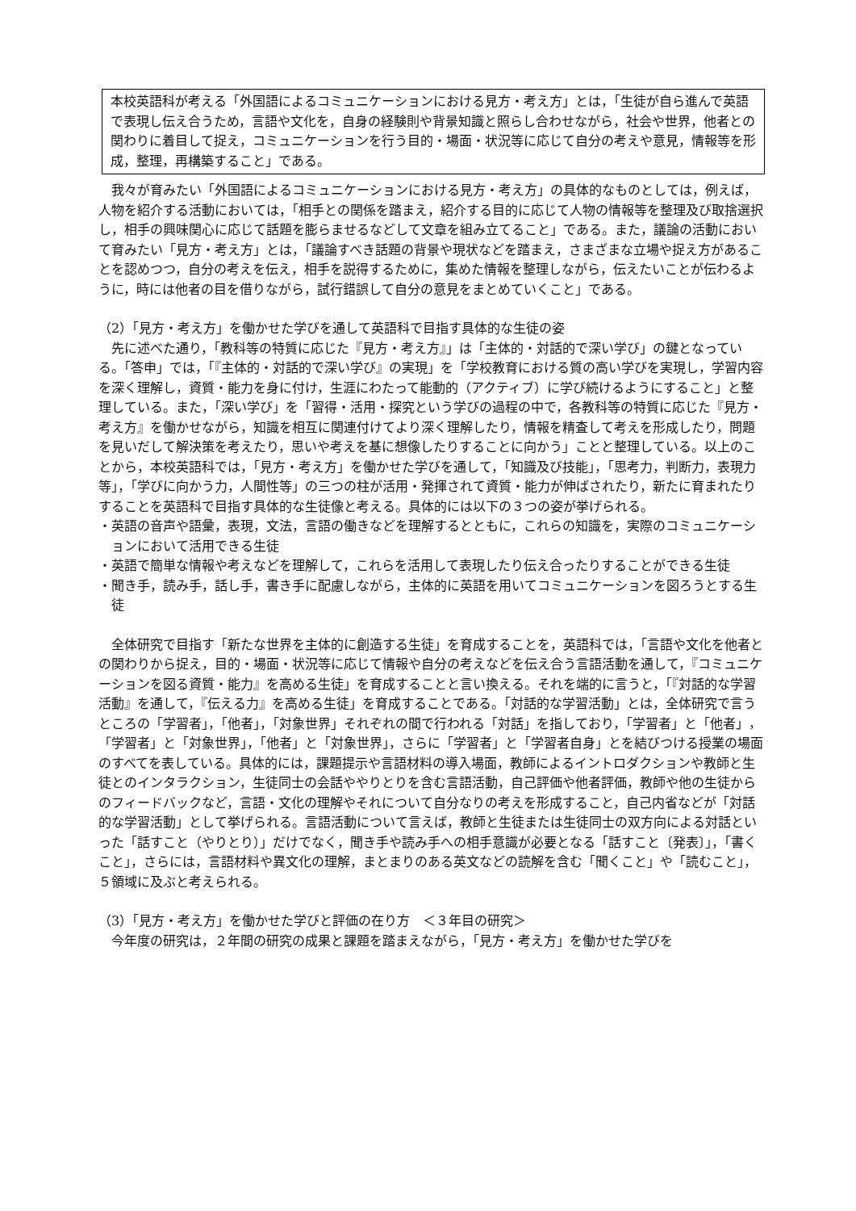本校英語科が考える「外国語によるコミュニケーションにおける見方・考え方」とは，「生徒が自ら進んで英語で表現し伝え合うため，言語や文化を，自身の経験則や背景知識と照らし合わせながら，社会や世界，他者との関わりに着目して捉え，コミュニケーションを行う目的・場面・状況等に応じて自分の考えや意見，情報等を形成，整理，再構築すること」である。
我々が育みたい「外国語によるコミュニケーションにおける見方・考え方」の具体的なものとしては，例えば，人物を紹介する活動においては，「相手との関係を踏まえ，紹介する目的に応じて人物の情報等を整理及び取捨選択し，相手の興味関心に応じて話題を膨らませるなどして文章を組み立てること」である。また，議論の活動において育みたい「見方・考え方」とは，「議論すべき話題の背景や現状などを踏まえ，さまざまな立場や捉え方があることを認めつつ，自分の考えを伝え，相手を説得するために，集めた情報を整理しながら，伝えたいことが伝わるように，時には他者の目を借りながら，試行錯誤して自分の意見をまとめていくこと」である。
（2）「見方・考え方」を働かせた学びを通して英語科で目指す具体的な生徒の姿
先に述べた通り，「教科等の特質に応じた『見方・考え方』」は「主体的・対話的で深い学び」の鍵となっている。「答申」では，「『主体的・対話的で深い学び』の実現」を「学校教育における質の高い学びを実現し，学習内容を深く理解し，資質・能力を身に付け，生涯にわたって能動的（アクティブ）に学び続けるようにすること」と整理している。また，「深い学び」を「習得・活用・探究という学びの過程の中で，各教科等の特質に応じた『見方・考え方』を働かせながら，知識を相互に関連付けてより深く理解したり，情報を精査して考えを形成したり，問題を見いだして解決策を考えたり，思いや考えを基に想像したりすることに向かう」ことと整理している。以上のことから，本校英語科では，「見方・考え方」を働かせた学びを通して，「知識及び技能」，「思考力，判断力，表現力等」，「学びに向かう力，人間性等」の三つの柱が活用・発揮されて資質・能力が伸ばされたり，新たに育まれたりすることを英語科で目指す具体的な生徒像と考える。具体的には以下の３つの姿が挙げられる。
・英語の音声や語彙，表現，文法，言語の働きなどを理解するとともに，これらの知識を，実際のコミュニケーションにおいて活用できる生徒
・英語で簡単な情報や考えなどを理解して，これらを活用して表現したり伝え合ったりすることができる生徒
・聞き手，読み手，話し手，書き手に配慮しながら，主体的に英語を用いてコミュニケーションを図ろうとする生徒
全体研究で目指す「新たな世界を主体的に創造する生徒」を育成することを，英語科では，「言語や文化を他者との関わりから捉え，目的・場面・状況等に応じて情報や自分の考えなどを伝え合う言語活動を通して，『コミュニケーションを図る資質・能力』を高める生徒」を育成することと言い換える。それを端的に言うと，「『対話的な学習活動』を通して，『伝える力』を高める生徒」を育成することである。「対話的な学習活動」とは，全体研究で言うところの「学習者」，「他者」，「対象世界」それぞれの間で行われる「対話」を指しており，「学習者」と「他者」，「学習者」と「対象世界」，「他者」と「対象世界」，さらに「学習者」と「学習者自身」とを結びつける授業の場面のすべてを表している。具体的には，課題提示や言語材料の導入場面，教師によるイントロダクションや教師と生徒とのインタラクション，生徒同士の会話ややりとりを含む言語活動，自己評価や他者評価，教師や他の生徒からのフィードバックなど，言語・文化の理解やそれについて自分なりの考えを形成すること，自己内省などが「対話的な学習活動」として挙げられる。言語活動について言えば，教師と生徒または生徒同士の双方向による対話といった「話すこと（やりとり）」だけでなく，聞き手や読み手への相手意識が必要となる「話すこと〔発表〕」，「書くこと」，さらには，言語材料や異文化の理解，まとまりのある英文などの読解を含む「聞くこと」や「読むこと」，５領域に及ぶと考えられる。
（3）「見方・考え方」を働かせた学びと評価の在り方　＜３年目の研究＞
今年度の研究は，２年間の研究の成果と課題を踏まえながら，「見方・考え方」を働かせた学びを